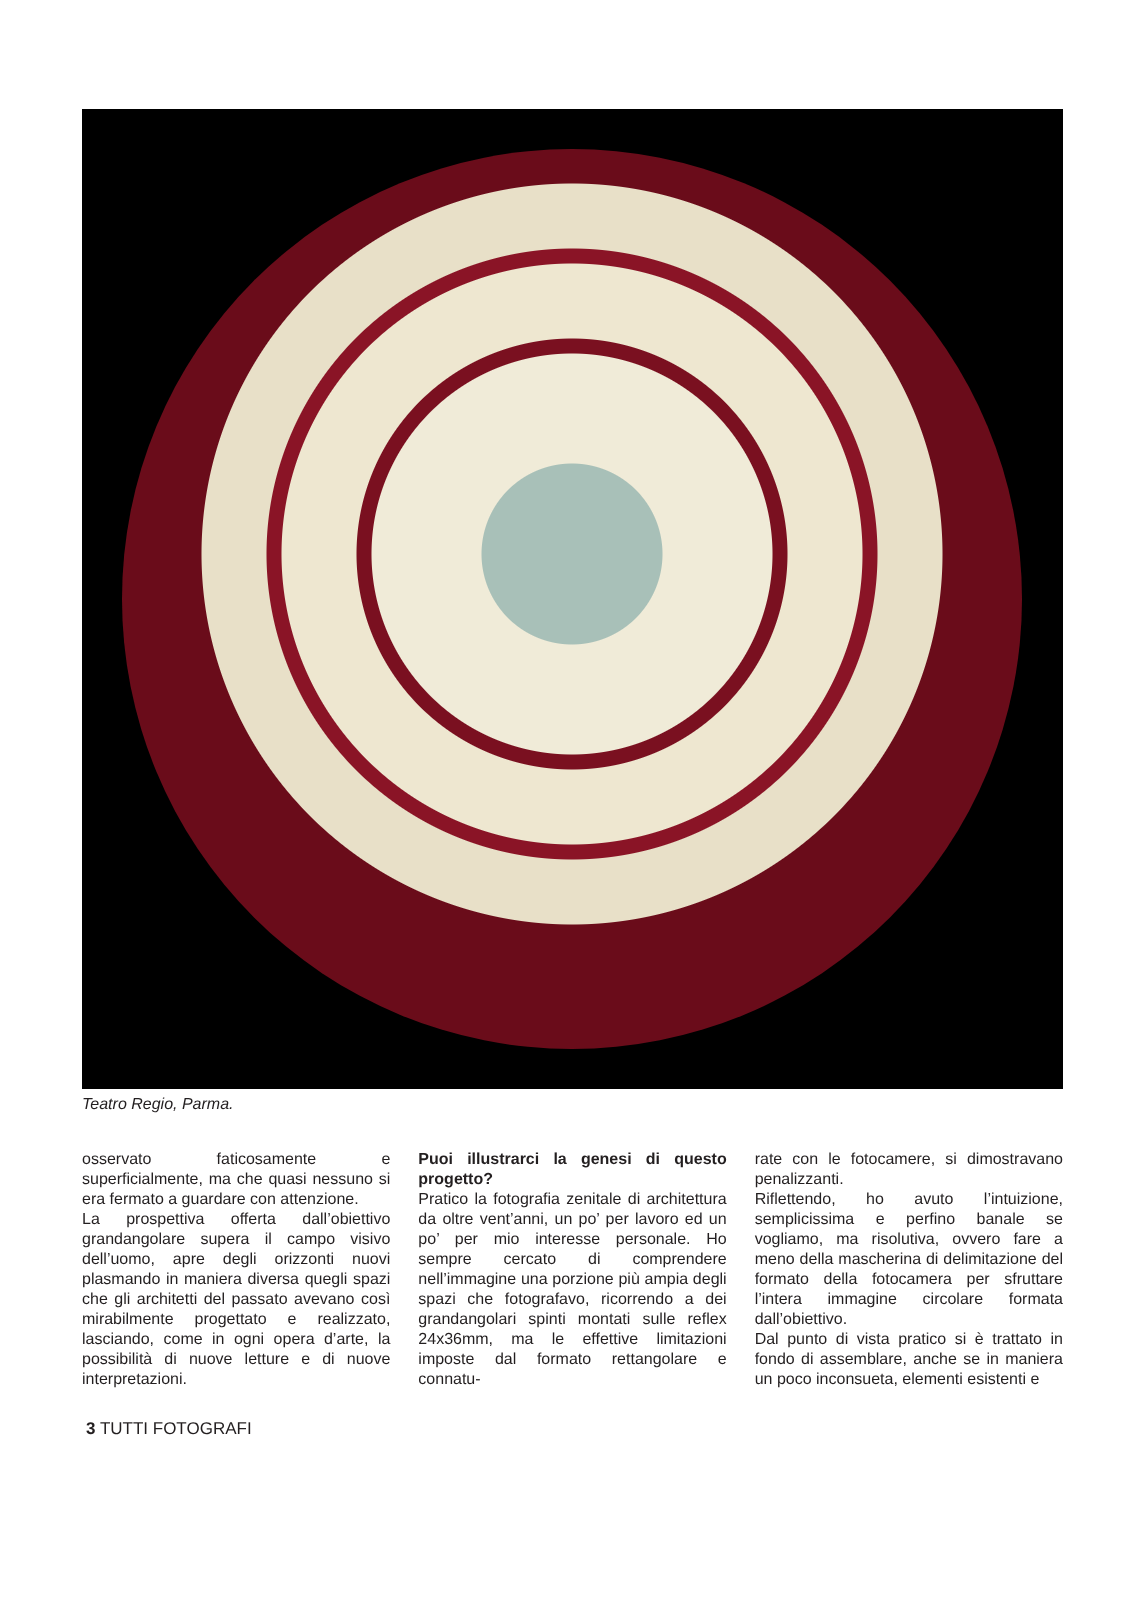Teatro Regio, Parma.
osservato faticosamente e superficialmente, ma che quasi nessuno si era fermato a guardare con attenzione.
La prospettiva offerta dall’obiettivo grandangolare supera il campo visivo dell’uomo, apre degli orizzonti nuovi plasmando in maniera diversa quegli spazi che gli architetti del passato avevano così mirabilmente progettato e realizzato, lasciando, come in ogni opera d’arte, la possibilità di nuove letture e di nuove interpretazioni.
Puoi illustrarci la genesi di questo progetto?
Pratico la fotografia zenitale di architettura da oltre vent’anni, un po’ per lavoro ed un po’ per mio interesse personale. Ho sempre cercato di comprendere nell’immagine una porzione più ampia degli spazi che fotografavo, ricorrendo a dei grandangolari spinti montati sulle reflex 24x36mm, ma le effettive limitazioni imposte dal formato rettangolare e connatu-
rate con le fotocamere, si dimostravano penalizzanti.
Riflettendo, ho avuto l’intuizione, semplicissima e perfino banale se vogliamo, ma risolutiva, ovvero fare a meno della mascherina di delimitazione del formato della fotocamera per sfruttare l’intera immagine circolare formata dall’obiettivo.
Dal punto di vista pratico si è trattato in fondo di assemblare, anche se in maniera un poco inconsueta, elementi esistenti e
3 TUTTI FOTOGRAFI